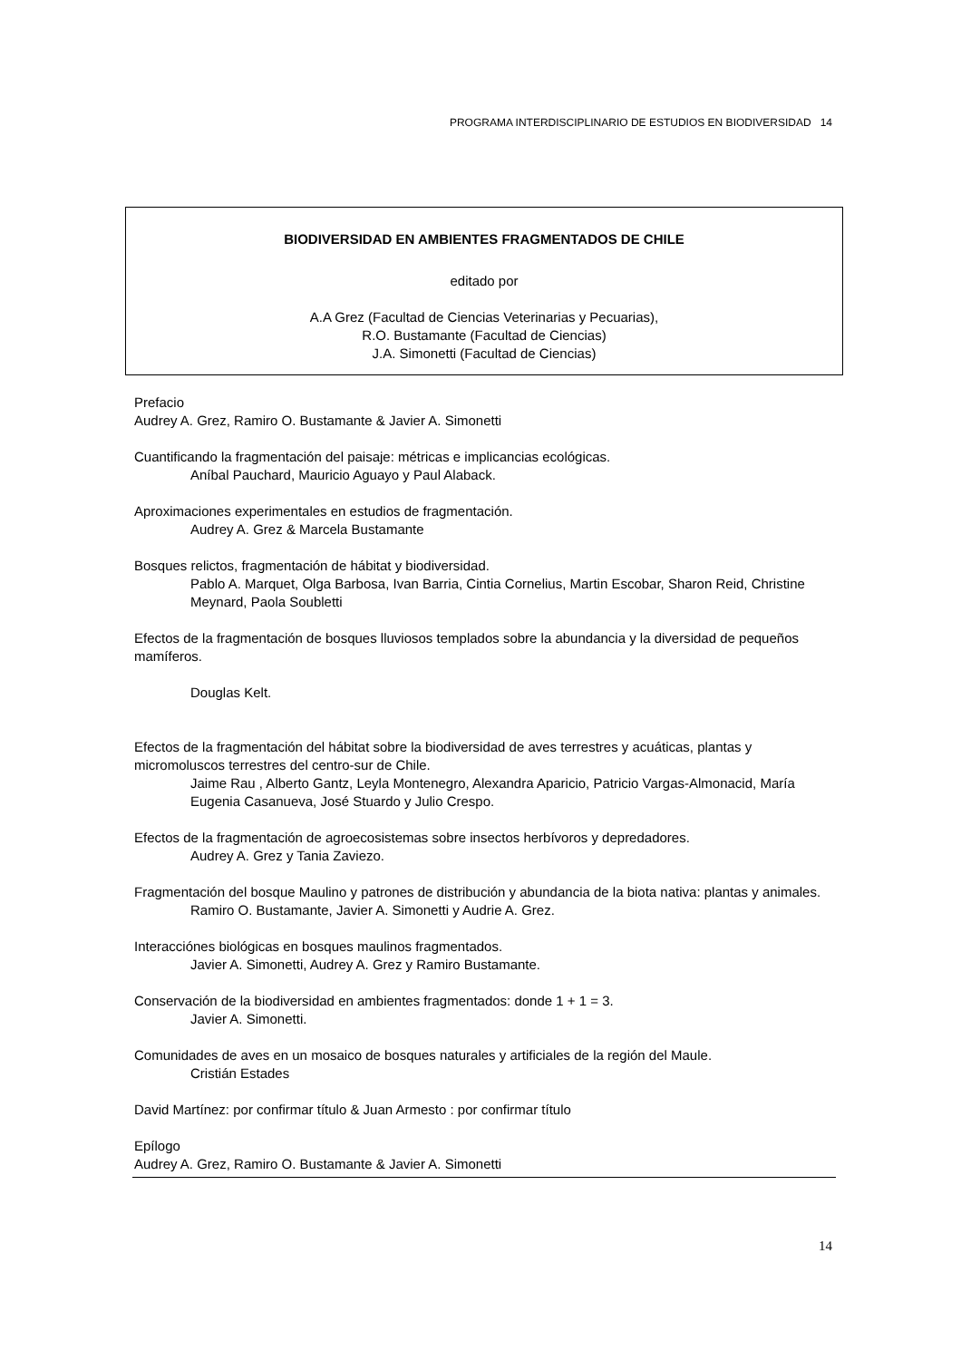PROGRAMA INTERDISCIPLINARIO DE ESTUDIOS EN BIODIVERSIDAD 14
BIODIVERSIDAD EN AMBIENTES FRAGMENTADOS DE CHILE
editado por
A.A Grez (Facultad de Ciencias Veterinarias y Pecuarias),
R.O. Bustamante (Facultad de Ciencias)
J.A. Simonetti (Facultad de Ciencias)
Prefacio
Audrey A. Grez, Ramiro O. Bustamante & Javier A. Simonetti
Cuantificando la fragmentación del paisaje: métricas e implicancias ecológicas.
Aníbal Pauchard, Mauricio Aguayo y Paul Alaback.
Aproximaciones experimentales en estudios de fragmentación.
Audrey A. Grez & Marcela Bustamante
Bosques relictos, fragmentación de hábitat y biodiversidad.
Pablo A. Marquet, Olga Barbosa, Ivan Barria, Cintia Cornelius, Martin Escobar, Sharon Reid, Christine Meynard, Paola Soubletti
Efectos de la fragmentación de bosques lluviosos templados sobre la abundancia y la diversidad de pequeños mamíferos.
Douglas Kelt.
Efectos de la fragmentación del hábitat sobre la biodiversidad de aves terrestres y acuáticas, plantas y micromoluscos terrestres del centro-sur de Chile.
Jaime Rau , Alberto Gantz, Leyla Montenegro, Alexandra Aparicio, Patricio Vargas-Almonacid, María Eugenia Casanueva, José Stuardo y Julio Crespo.
Efectos de la fragmentación de agroecosistemas sobre insectos herbívoros y depredadores.
Audrey A. Grez y Tania Zaviezo.
Fragmentación del bosque Maulino y patrones de distribución y abundancia de la biota nativa: plantas y animales.
Ramiro O. Bustamante, Javier A. Simonetti y Audrie A. Grez.
Interacciónes biológicas en bosques maulinos fragmentados.
Javier A. Simonetti, Audrey A. Grez y Ramiro Bustamante.
Conservación de la biodiversidad en ambientes fragmentados: donde 1 + 1 = 3.
Javier A. Simonetti.
Comunidades de aves en un mosaico de bosques naturales y artificiales de la región del Maule.
Cristián Estades
David Martínez: por confirmar título & Juan Armesto : por confirmar título
Epílogo
Audrey A. Grez, Ramiro O. Bustamante & Javier A. Simonetti
14